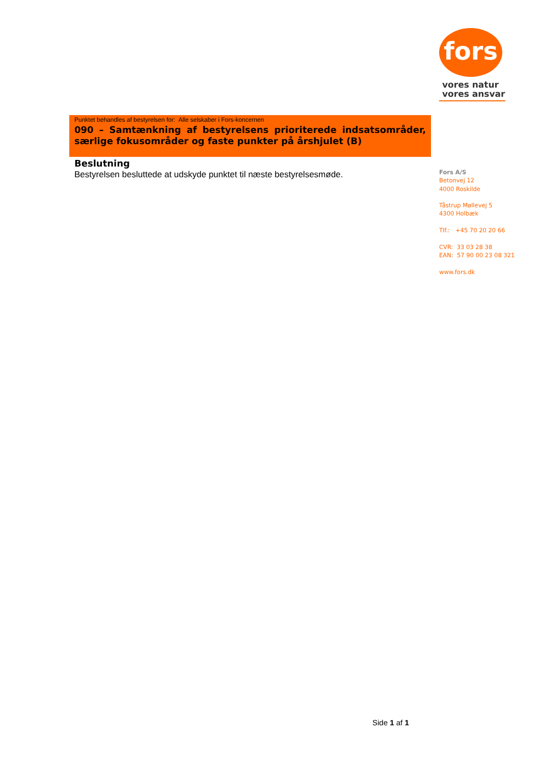fors
vores natur
vores ansvar
Punktet behandles af bestyrelsen for: Alle selskaber i Fors-koncernen
090 – Samtænkning af bestyrelsens prioriterede indsatsområder, særlige fokusområder og faste punkter på årshjulet (B)
Beslutning
Bestyrelsen besluttede at udskyde punktet til næste bestyrelsesmøde.
Fors A/S
Betonvej 12
4000 Roskilde
Tåstrup Møllevej 5
4300 Holbæk
Tlf.: +45 70 20 20 66
CVR: 33 03 28 38
EAN: 57 90 00 23 08 321
www.fors.dk
Side 1 af 1